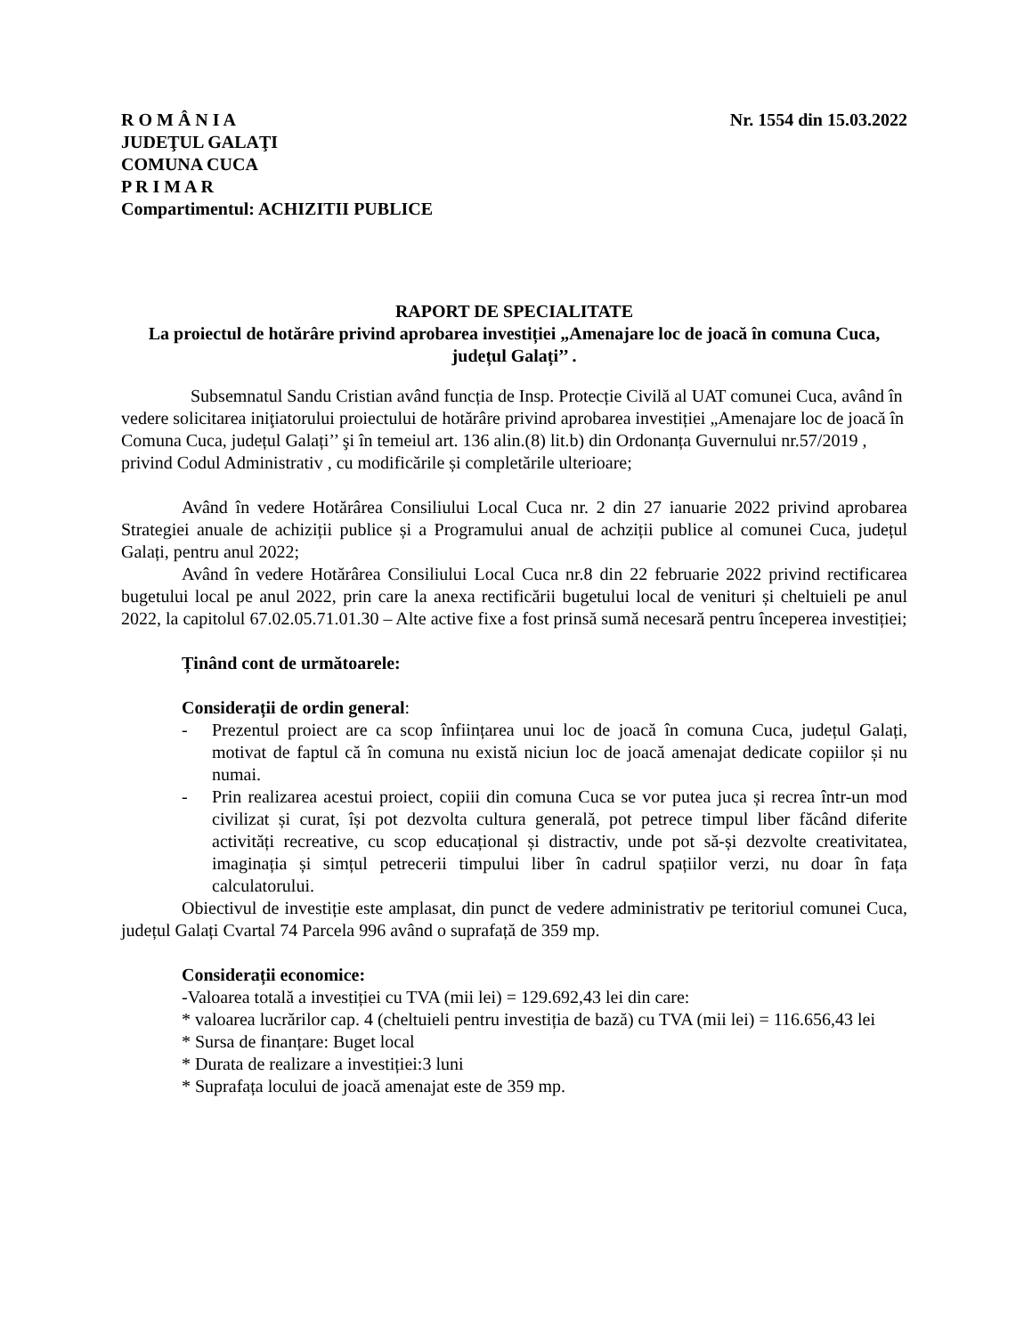R O M Â N I A
JUDEŢUL GALAŢI
COMUNA CUCA
P R I M A R
Compartimentul: ACHIZITII PUBLICE
Nr. 1554 din 15.03.2022
RAPORT DE SPECIALITATE
La proiectul de hotărâre privind aprobarea investiției „Amenajare loc de joacă în comuna Cuca, județul Galați’’ .
Subsemnatul Sandu Cristian având funcția de Insp. Protecție Civilă al UAT comunei Cuca, având în vedere solicitarea iniţiatorului proiectului de hotărâre privind aprobarea investiției „Amenajare loc de joacă în Comuna Cuca, județul Galați’’ şi în temeiul art. 136 alin.(8) lit.b) din Ordonanța Guvernului nr.57/2019 , privind Codul Administrativ , cu modificările și completările ulterioare;
Având în vedere Hotărârea Consiliului Local Cuca nr. 2 din 27 ianuarie 2022 privind aprobarea Strategiei anuale de achiziții publice și a Programului anual de achziții publice al comunei Cuca, județul Galați, pentru anul 2022;
Având în vedere Hotărârea Consiliului Local Cuca nr.8 din 22 februarie 2022 privind rectificarea bugetului local pe anul 2022, prin care la anexa rectificării bugetului local de venituri și cheltuieli pe anul 2022, la capitolul 67.02.05.71.01.30 – Alte active fixe a fost prinsă sumă necesară pentru începerea investiției;
Ținând cont de următoarele:
Considerații de ordin general:
- Prezentul proiect are ca scop înființarea unui loc de joacă în comuna Cuca, județul Galați, motivat de faptul că în comuna nu există niciun loc de joacă amenajat dedicate copiilor și nu numai.
- Prin realizarea acestui proiect, copiii din comuna Cuca se vor putea juca și recrea într-un mod civilizat și curat, își pot dezvolta cultura generală, pot petrece timpul liber făcând diferite activități recreative, cu scop educațional și distractiv, unde pot să-și dezvolte creativitatea, imaginația și simțul petrecerii timpului liber în cadrul spațiilor verzi, nu doar în fața calculatorului.
Obiectivul de investiție este amplasat, din punct de vedere administrativ pe teritoriul comunei Cuca, județul Galați Cvartal 74 Parcela 996 având o suprafață de 359 mp.
Considerații economice:
-Valoarea totală a investiției cu TVA (mii lei) = 129.692,43 lei din care:
* valoarea lucrărilor cap. 4 (cheltuieli pentru investiția de bază) cu TVA (mii lei) = 116.656,43 lei
* Sursa de finanțare: Buget local
* Durata de realizare a investiției:3 luni
* Suprafața locului de joacă amenajat este de 359 mp.